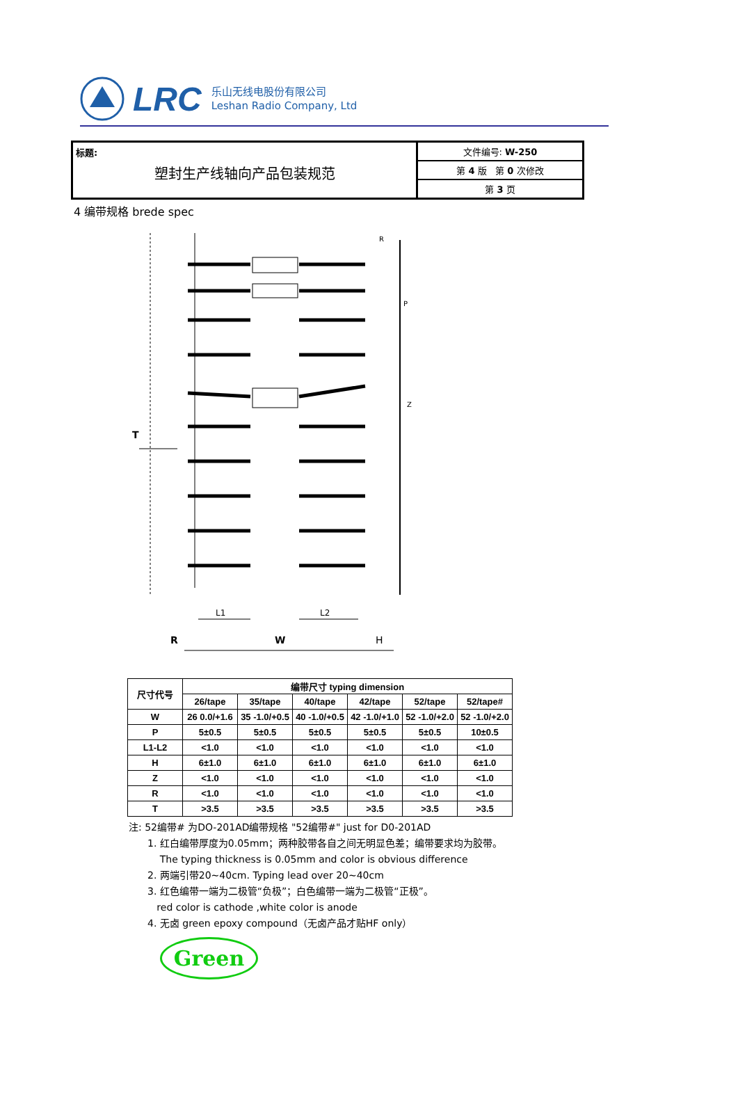LRC
乐山无线电股份有限公司
Leshan Radio Company, Ltd
标题:
塑封生产线轴向产品包装规范
文件编号: W-250
第 4 版 第 0 次修改
第 3 页
4 编带规格 brede spec
T
P
Z
R
L1
L2
R
W
H
| 尺寸代号 | 编带尺寸 typing dimension | | | | | |
| --- | --- | --- | --- | --- | --- | --- |
| | 26/tape | 35/tape | 40/tape | 42/tape | 52/tape | 52/tape# |
| W | 26 0.0/+1.6 | 35 -1.0/+0.5 | 40 -1.0/+0.5 | 42 -1.0/+1.0 | 52 -1.0/+2.0 | 52 -1.0/+2.0 |
| P | 5±0.5 | 5±0.5 | 5±0.5 | 5±0.5 | 5±0.5 | 10±0.5 |
| L1-L2 | <1.0 | <1.0 | <1.0 | <1.0 | <1.0 | <1.0 |
| H | 6±1.0 | 6±1.0 | 6±1.0 | 6±1.0 | 6±1.0 | 6±1.0 |
| Z | <1.0 | <1.0 | <1.0 | <1.0 | <1.0 | <1.0 |
| R | <1.0 | <1.0 | <1.0 | <1.0 | <1.0 | <1.0 |
| T | >3.5 | >3.5 | >3.5 | >3.5 | >3.5 | >3.5 |
注: 52编带# 为DO-201AD编带规格 "52编带#" just for D0-201AD
1. 红白编带厚度为0.05mm；两种胶带各自之间无明显色差；编带要求均为胶带。
The typing thickness is 0.05mm and color is obvious difference
2. 两端引带20~40cm. Typing lead over 20~40cm
3. 红色编带一端为二极管“负极”；白色编带一端为二极管“正极”。
red color is cathode ,white color is anode
4. 无卤 green epoxy compound（无卤产品才贴HF only）
Green